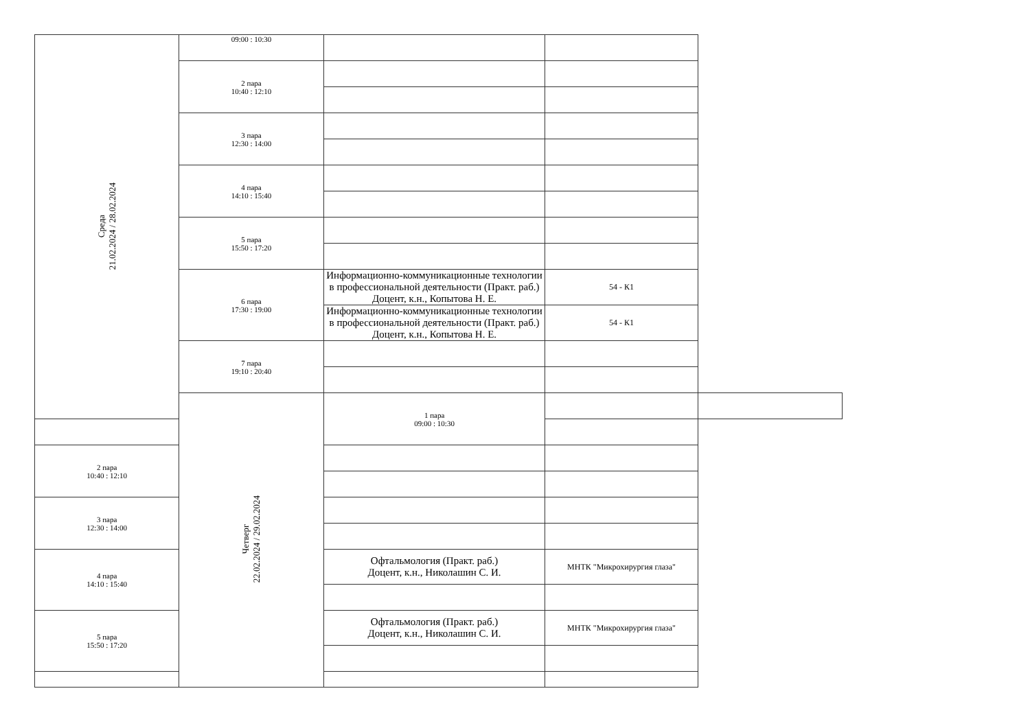| Среда 21.02.2024 / 28.02.2024 | 09:00 : 10:30 | | | |
| | 2 пара 10:40 : 12:10 | | | |
| | 3 пара 12:30 : 14:00 | | | |
| | 4 пара 14:10 : 15:40 | | | |
| | 5 пара 15:50 : 17:20 | | | |
| | 6 пара 17:30 : 19:00 | Информационно-коммуникационные технологии в профессиональной деятельности (Практ. раб.) Доцент, к.н., Копытова Н. Е. | 54 - К1 | |
| | | Информационно-коммуникационные технологии в профессиональной деятельности (Практ. раб.) Доцент, к.н., Копытова Н. Е. | 54 - К1 | |
| | 7 пара 19:10 : 20:40 | | | |
| | Четверг 22.02.2024 / 29.02.2024 | 1 пара 09:00 : 10:30 | | |
| 2 пара 10:40 : 12:10 | | | | |
| 3 пара 12:30 : 14:00 | | | | |
| 4 пара 14:10 : 15:40 | | Офтальмология (Практ. раб.) Доцент, к.н., Николашин С. И. | МНТК "Микрохирургия глаза" | |
| 5 пара 15:50 : 17:20 | | Офтальмология (Практ. раб.) Доцент, к.н., Николашин С. И. | МНТК "Микрохирургия глаза" | |